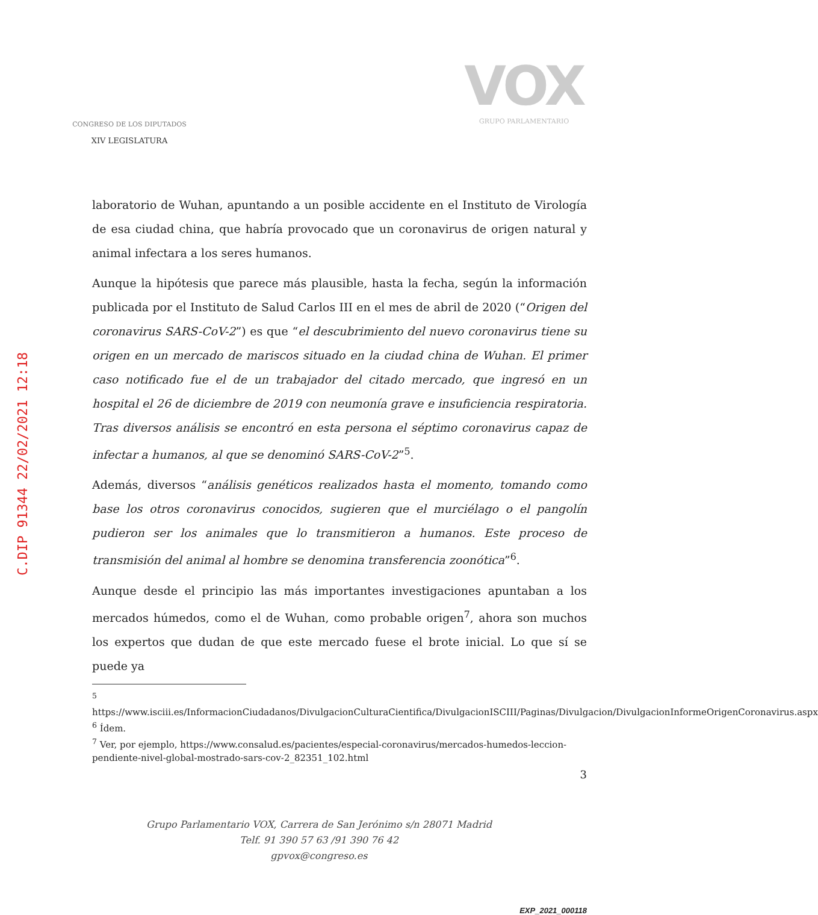C.DIP 91344 22/02/2021 12:18
CONGRESO DE LOS DIPUTADOS
XIV LEGISLATURA
VOX
GRUPO PARLAMENTARIO
laboratorio de Wuhan, apuntando a un posible accidente en el Instituto de Virología de esa ciudad china, que habría provocado que un coronavirus de origen natural y animal infectara a los seres humanos.
Aunque la hipótesis que parece más plausible, hasta la fecha, según la información publicada por el Instituto de Salud Carlos III en el mes de abril de 2020 (“Origen del coronavirus SARS-CoV-2”) es que “el descubrimiento del nuevo coronavirus tiene su origen en un mercado de mariscos situado en la ciudad china de Wuhan. El primer caso notificado fue el de un trabajador del citado mercado, que ingresó en un hospital el 26 de diciembre de 2019 con neumonía grave e insuficiencia respiratoria. Tras diversos análisis se encontró en esta persona el séptimo coronavirus capaz de infectar a humanos, al que se denominó SARS-CoV-2”<sup>5</sup>.
Además, diversos “análisis genéticos realizados hasta el momento, tomando como base los otros coronavirus conocidos, sugieren que el murciélago o el pangolín pudieron ser los animales que lo transmitieron a humanos. Este proceso de transmisión del animal al hombre se denomina transferencia zoonótica”<sup>6</sup>.
Aunque desde el principio las más importantes investigaciones apuntaban a los mercados húmedos, como el de Wuhan, como probable origen<sup>7</sup>, ahora son muchos los expertos que dudan de que este mercado fuese el brote inicial. Lo que sí se puede ya
<sup>5</sup> https://www.isciii.es/InformacionCiudadanos/DivulgacionCulturaCientifica/DivulgacionISCIII/Paginas/Divulgacion/DivulgacionInformeOrigenCoronavirus.aspx
<sup>6</sup> Ídem.
<sup>7</sup> Ver, por ejemplo, https://www.consalud.es/pacientes/especial-coronavirus/mercados-humedos-leccion-pendiente-nivel-global-mostrado-sars-cov-2_82351_102.html
3
Grupo Parlamentario VOX, Carrera de San Jerónimo s/n 28071 Madrid
Telf. 91 390 57 63 /91 390 76 42
gpvox@congreso.es
EXP_2021_000118